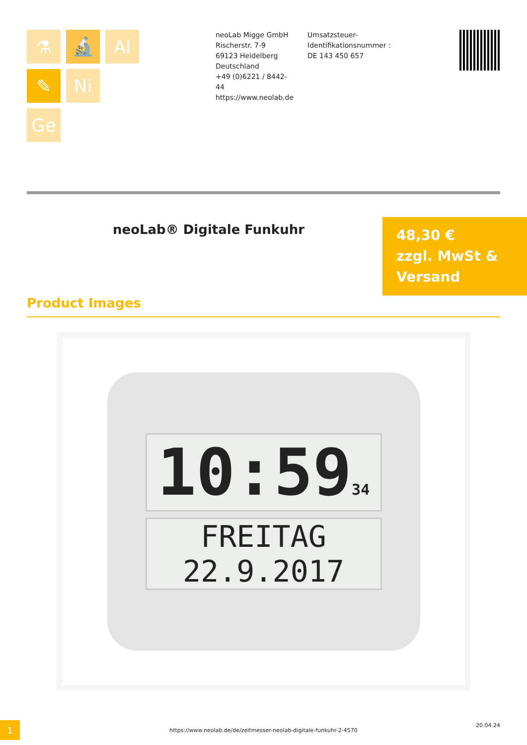⚗
🔬
Al
✎
Ni
Ge
neoLab Migge GmbH
Rischerstr. 7-9
69123 Heidelberg
Deutschland
+49 (0)6221 / 8442-44
https://www.neolab.de
Umsatzsteuer-Identifikationsnummer :
DE 143 450 657
neoLab® Digitale Funkuhr
48,30 €
zzgl. MwSt & Versand
Product Images
10:5934
FREITAG
22.9.2017
1
https://www.neolab.de/de/zeitmesser-neolab-digitale-funkuhr-2-4570
20.04.24